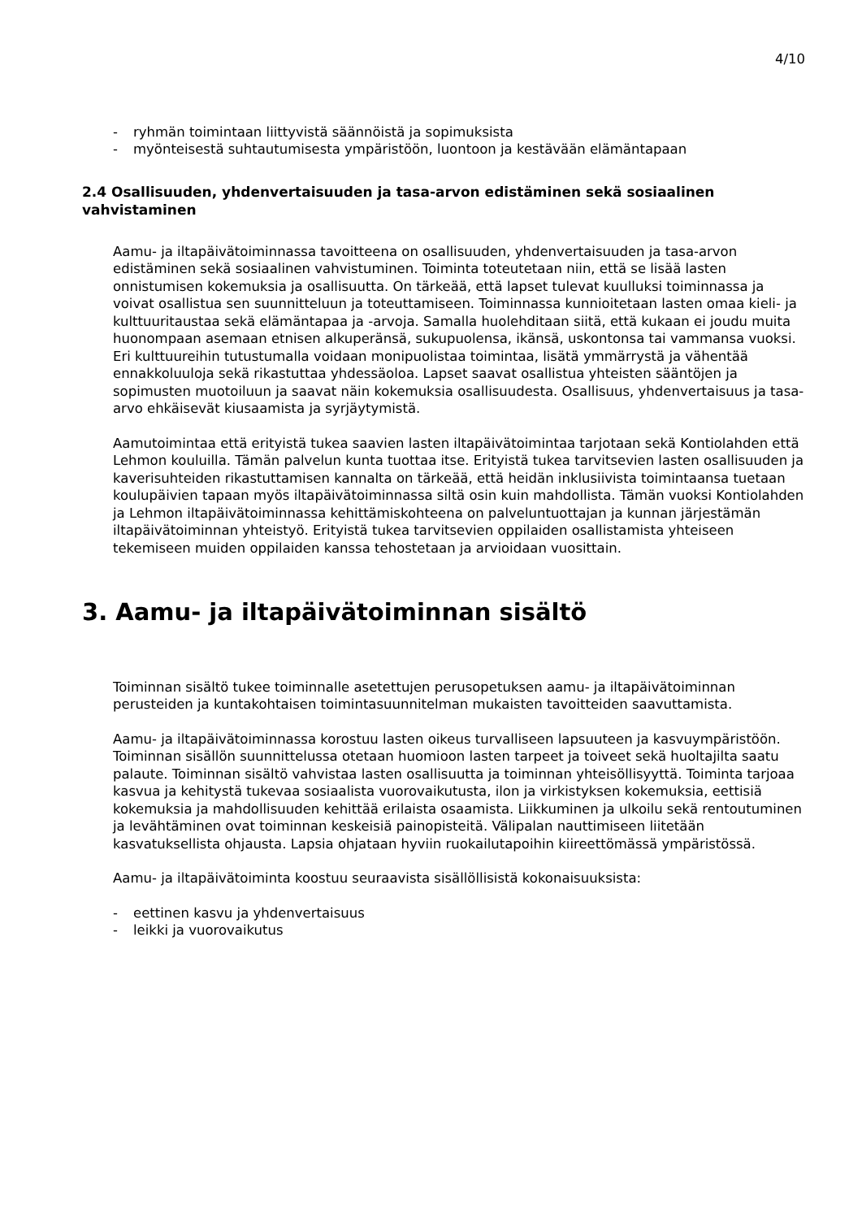4/10
- ryhmän toimintaan liittyvistä säännöistä ja sopimuksista
- myönteisestä suhtautumisesta ympäristöön, luontoon ja kestävään elämäntapaan
2.4 Osallisuuden, yhdenvertaisuuden ja tasa-arvon edistäminen sekä sosiaalinen vahvistaminen
Aamu- ja iltapäivätoiminnassa tavoitteena on osallisuuden, yhdenvertaisuuden ja tasa-arvon edistäminen sekä sosiaalinen vahvistuminen. Toiminta toteutetaan niin, että se lisää lasten onnistumisen kokemuksia ja osallisuutta. On tärkeää, että lapset tulevat kuulluksi toiminnassa ja voivat osallistua sen suunnitteluun ja toteuttamiseen. Toiminnassa kunnioitetaan lasten omaa kieli- ja kulttuuritaustaa sekä elämäntapaa ja -arvoja. Samalla huolehditaan siitä, että kukaan ei joudu muita huonompaan asemaan etnisen alkuperänsä, sukupuolensa, ikänsä, uskontonsa tai vammansa vuoksi. Eri kulttuureihin tutustumalla voidaan monipuolistaa toimintaa, lisätä ymmärrystä ja vähentää ennakkoluuloja sekä rikastuttaa yhdessäoloa. Lapset saavat osallistua yhteisten sääntöjen ja sopimusten muotoiluun ja saavat näin kokemuksia osallisuudesta. Osallisuus, yhdenvertaisuus ja tasa-arvo ehkäisevät kiusaamista ja syrjäytymistä.
Aamutoimintaa että erityistä tukea saavien lasten iltapäivätoimintaa tarjotaan sekä Kontiolahden että Lehmon kouluilla. Tämän palvelun kunta tuottaa itse. Erityistä tukea tarvitsevien lasten osallisuuden ja kaverisuhteiden rikastuttamisen kannalta on tärkeää, että heidän inklusiivista toimintaansa tuetaan koulupäivien tapaan myös iltapäivätoiminnassa siltä osin kuin mahdollista. Tämän vuoksi Kontiolahden ja Lehmon iltapäivätoiminnassa kehittämiskohteena on palveluntuottajan ja kunnan järjestämän iltapäivätoiminnan yhteistyö. Erityistä tukea tarvitsevien oppilaiden osallistamista yhteiseen tekemiseen muiden oppilaiden kanssa tehostetaan ja arvioidaan vuosittain.
3. Aamu- ja iltapäivätoiminnan sisältö
Toiminnan sisältö tukee toiminnalle asetettujen perusopetuksen aamu- ja iltapäivätoiminnan perusteiden ja kuntakohtaisen toimintasuunnitelman mukaisten tavoitteiden saavuttamista.
Aamu- ja iltapäivätoiminnassa korostuu lasten oikeus turvalliseen lapsuuteen ja kasvuympäristöön. Toiminnan sisällön suunnittelussa otetaan huomioon lasten tarpeet ja toiveet sekä huoltajilta saatu palaute. Toiminnan sisältö vahvistaa lasten osallisuutta ja toiminnan yhteisöllisyyttä. Toiminta tarjoaa kasvua ja kehitystä tukevaa sosiaalista vuorovaikutusta, ilon ja virkistyksen kokemuksia, eettisiä kokemuksia ja mahdollisuuden kehittää erilaista osaamista. Liikkuminen ja ulkoilu sekä rentoutuminen ja levähtäminen ovat toiminnan keskeisiä painopisteitä. Välipalan nauttimiseen liitetään kasvatuksellista ohjausta. Lapsia ohjataan hyviin ruokailutapoihin kiireettömässä ympäristössä.
Aamu- ja iltapäivätoiminta koostuu seuraavista sisällöllisistä kokonaisuuksista:
- eettinen kasvu ja yhdenvertaisuus
- leikki ja vuorovaikutus